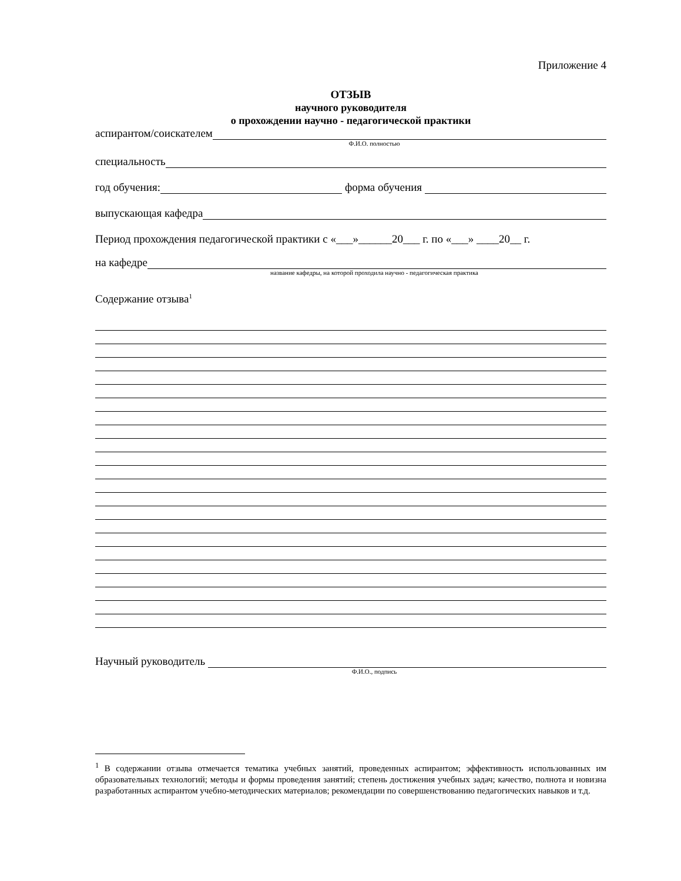Приложение 4
ОТЗЫВ
научного руководителя
о прохождении научно - педагогической практики
аспирантом/соискателем
Ф.И.О. полностью
специальность
год обучения: форма обучения
выпускающая кафедра
Период прохождения педагогической практики с «___»______20___ г. по «___» ____20__ г.
на кафедре
название кафедры, на которой проходила научно - педагогическая практика
Содержание отзыва<sup>1</sup>
Научный руководитель
Ф.И.О., подпись
<sup>1</sup> В содержании отзыва отмечается тематика учебных занятий, проведенных аспирантом; эффективность использованных им образовательных технологий; методы и формы проведения занятий; степень достижения учебных задач; качество, полнота и новизна разработанных аспирантом учебно-методических материалов; рекомендации по совершенствованию педагогических навыков и т.д.